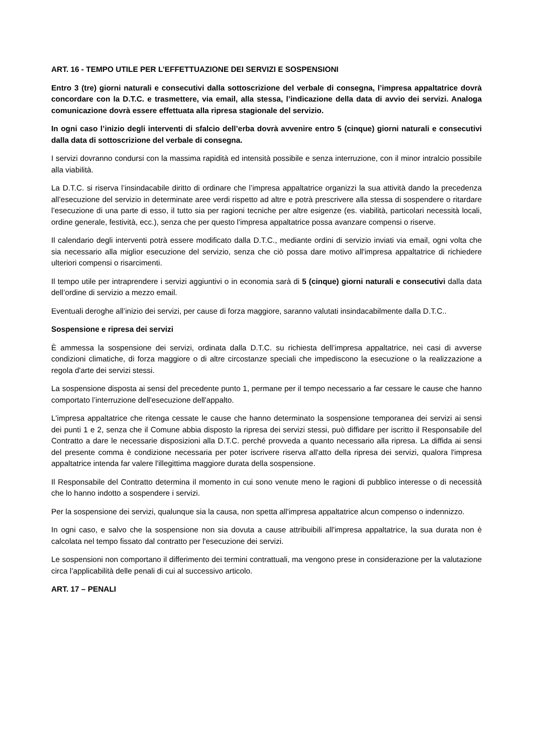ART. 16 - TEMPO UTILE PER L’EFFETTUAZIONE DEI SERVIZI E SOSPENSIONI
Entro 3 (tre) giorni naturali e consecutivi dalla sottoscrizione del verbale di consegna, l’impresa appaltatrice dovrà concordare con la D.T.C. e trasmettere, via email, alla stessa, l’indicazione della data di avvio dei servizi. Analoga comunicazione dovrà essere effettuata alla ripresa stagionale del servizio.
In ogni caso l’inizio degli interventi di sfalcio dell’erba dovrà avvenire entro 5 (cinque) giorni naturali e consecutivi dalla data di sottoscrizione del verbale di consegna.
I servizi dovranno condursi con la massima rapidità ed intensità possibile e senza interruzione, con il minor intralcio possibile alla viabilità.
La D.T.C. si riserva l’insindacabile diritto di ordinare che l’impresa appaltatrice organizzi la sua attività dando la precedenza all’esecuzione del servizio in determinate aree verdi rispetto ad altre e potrà prescrivere alla stessa di sospendere o ritardare l’esecuzione di una parte di esso, il tutto sia per ragioni tecniche per altre esigenze (es. viabilità, particolari necessità locali, ordine generale, festività, ecc.), senza che per questo l'impresa appaltatrice possa avanzare compensi o riserve.
Il calendario degli interventi potrà essere modificato dalla D.T.C., mediante ordini di servizio inviati via email, ogni volta che sia necessario alla miglior esecuzione del servizio, senza che ciò possa dare motivo all'impresa appaltatrice di richiedere ulteriori compensi o risarcimenti.
Il tempo utile per intraprendere i servizi aggiuntivi o in economia sarà di 5 (cinque) giorni naturali e consecutivi dalla data dell’ordine di servizio a mezzo email.
Eventuali deroghe all’inizio dei servizi, per cause di forza maggiore, saranno valutati insindacabilmente dalla D.T.C..
Sospensione e ripresa dei servizi
È ammessa la sospensione dei servizi, ordinata dalla D.T.C. su richiesta dell’impresa appaltatrice, nei casi di avverse condizioni climatiche, di forza maggiore o di altre circostanze speciali che impediscono la esecuzione o la realizzazione a regola d'arte dei servizi stessi.
La sospensione disposta ai sensi del precedente punto 1, permane per il tempo necessario a far cessare le cause che hanno comportato l’interruzione dell'esecuzione dell'appalto.
L'impresa appaltatrice che ritenga cessate le cause che hanno determinato la sospensione temporanea dei servizi ai sensi dei punti 1 e 2, senza che il Comune abbia disposto la ripresa dei servizi stessi, può diffidare per iscritto il Responsabile del Contratto a dare le necessarie disposizioni alla D.T.C. perché provveda a quanto necessario alla ripresa. La diffida ai sensi del presente comma è condizione necessaria per poter iscrivere riserva all'atto della ripresa dei servizi, qualora l'impresa appaltatrice intenda far valere l'illegittima maggiore durata della sospensione.
Il Responsabile del Contratto determina il momento in cui sono venute meno le ragioni di pubblico interesse o di necessità che lo hanno indotto a sospendere i servizi.
Per la sospensione dei servizi, qualunque sia la causa, non spetta all'impresa appaltatrice alcun compenso o indennizzo.
In ogni caso, e salvo che la sospensione non sia dovuta a cause attribuibili all'impresa appaltatrice, la sua durata non è calcolata nel tempo fissato dal contratto per l'esecuzione dei servizi.
Le sospensioni non comportano il differimento dei termini contrattuali, ma vengono prese in considerazione per la valutazione circa l’applicabilità delle penali di cui al successivo articolo.
ART. 17 – PENALI